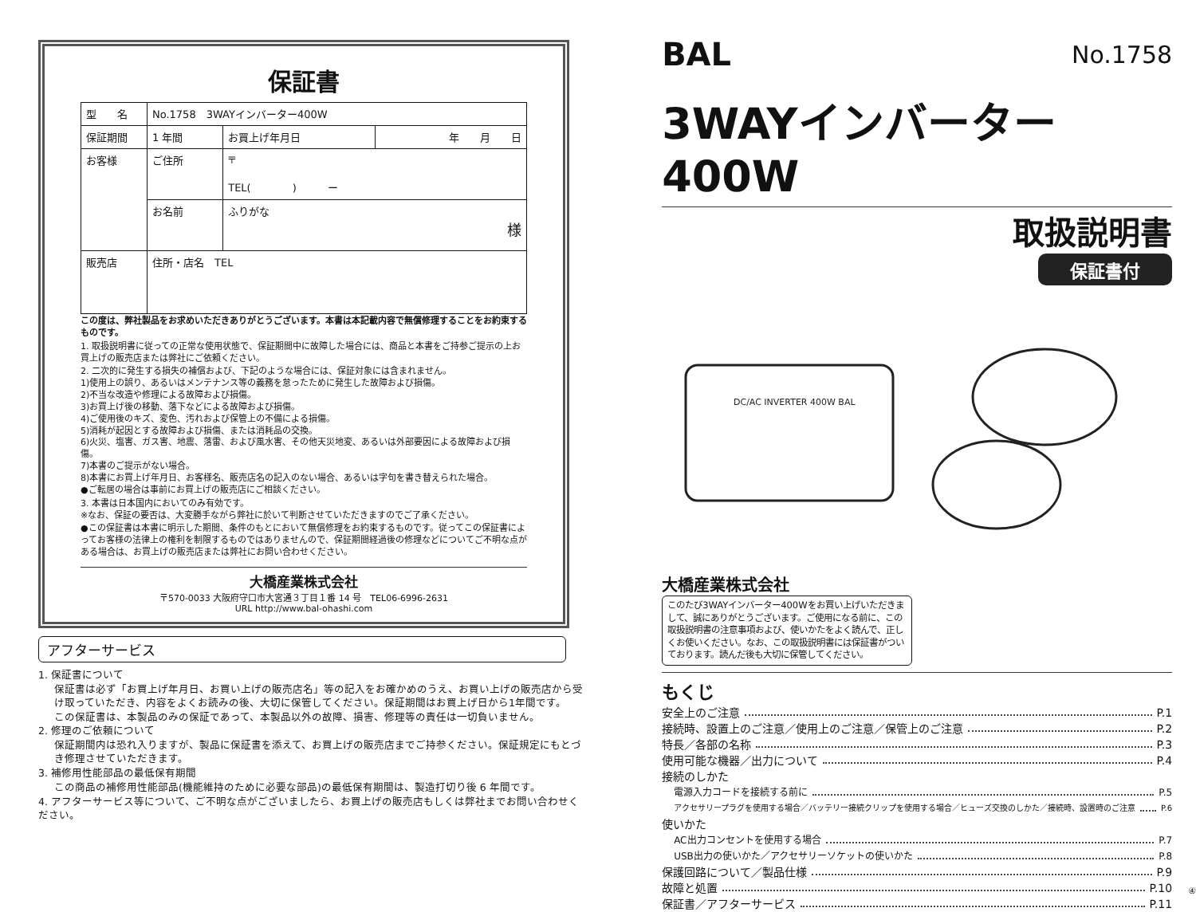保証書
| 型 名 | No.1758 3WAYインバーター400W | | |
| 保証期間 | 1 年間 | お買上げ年月日 | 年 月 日 |
| お客様 | ご住所 | 〒 TEL( ) ー | |
| | お名前 | ふりがな 様 | |
| 販売店 | 住所・店名 TEL | | |
この度は、弊社製品をお求めいただきありがとうございます。本書は本記載内容で無償修理することをお約束するものです。
1. 取扱説明書に従っての正常な使用状態で、保証期間中に故障した場合には、商品と本書をご持参ご提示の上お買上げの販売店または弊社にご依頼ください。
2. 二次的に発生する損失の補償および、下記のような場合には、保証対象には含まれません。
1)使用上の誤り、あるいはメンテナンス等の義務を怠ったために発生した故障および損傷。
2)不当な改造や修理による故障および損傷。
3)お買上げ後の移動、落下などによる故障および損傷。
4)ご使用後のキズ、変色、汚れおよび保管上の不備による損傷。
5)消耗が起因とする故障および損傷、または消耗品の交換。
6)火災、塩害、ガス害、地震、落雷、および風水害、その他天災地変、あるいは外部要因による故障および損傷。
7)本書のご提示がない場合。
8)本書にお買上げ年月日、お客様名、販売店名の記入のない場合、あるいは字句を書き替えられた場合。
●ご転居の場合は事前にお買上げの販売店にご相談ください。
3. 本書は日本国内においてのみ有効です。
※なお、保証の要否は、大変勝手ながら弊社に於いて判断させていただきますのでご了承ください。
●この保証書は本書に明示した期間、条件のもとにおいて無償修理をお約束するものです。従ってこの保証書によってお客様の法律上の権利を制限するものではありませんので、保証期間経過後の修理などについてご不明な点がある場合は、お買上げの販売店または弊社にお問い合わせください。
大橋産業株式会社
〒570-0033 大阪府守口市大宮通３丁目１番 14 号　TEL06-6996-2631
URL http://www.bal-ohashi.com
アフターサービス
1. 保証書について
保証書は必ず「お買上げ年月日、お買い上げの販売店名」等の記入をお確かめのうえ、お買い上げの販売店から受け取っていただき、内容をよくお読みの後、大切に保管してください。保証期間はお買上げ日から1年間です。
この保証書は、本製品のみの保証であって、本製品以外の故障、損害、修理等の責任は一切負いません。
2. 修理のご依頼について
保証期間内は恐れ入りますが、製品に保証書を添えて、お買上げの販売店までご持参ください。保証規定にもとづき修理させていただきます。
3. 補修用性能部品の最低保有期間
この商品の補修用性能部品(機能維持のために必要な部品)の最低保有期間は、製造打切り後 6 年間です。
4. アフターサービス等について、ご不明な点がございましたら、お買上げの販売店もしくは弊社までお問い合わせください。
BAL No.1758
3WAYインバーター 400W
取扱説明書
保証書付
DC/AC INVERTER 400W BAL
大橋産業株式会社
このたび3WAYインバーター400Wをお買い上げいただきまして、誠にありがとうございます。ご使用になる前に、この取扱説明書の注意事項および、使いかたをよく読んで、正しくお使いください。なお、この取扱説明書には保証書がついております。読んだ後も大切に保管してください。
もくじ
安全上のご注意 P.1
接続時、設置上のご注意／使用上のご注意／保管上のご注意 P.2
特長／各部の名称 P.3
使用可能な機器／出力について P.4
接続のしかた
電源入力コードを接続する前に P.5
アクセサリープラグを使用する場合／バッテリー接続クリップを使用する場合／ヒューズ交換のしかた／接続時、設置時のご注意 P.6
使いかた
AC出力コンセントを使用する場合 P.7
USB出力の使いかた／アクセサリーソケットの使いかた P.8
保護回路について／製品仕様 P.9
故障と処置 P.10
保証書／アフターサービス P.11
④